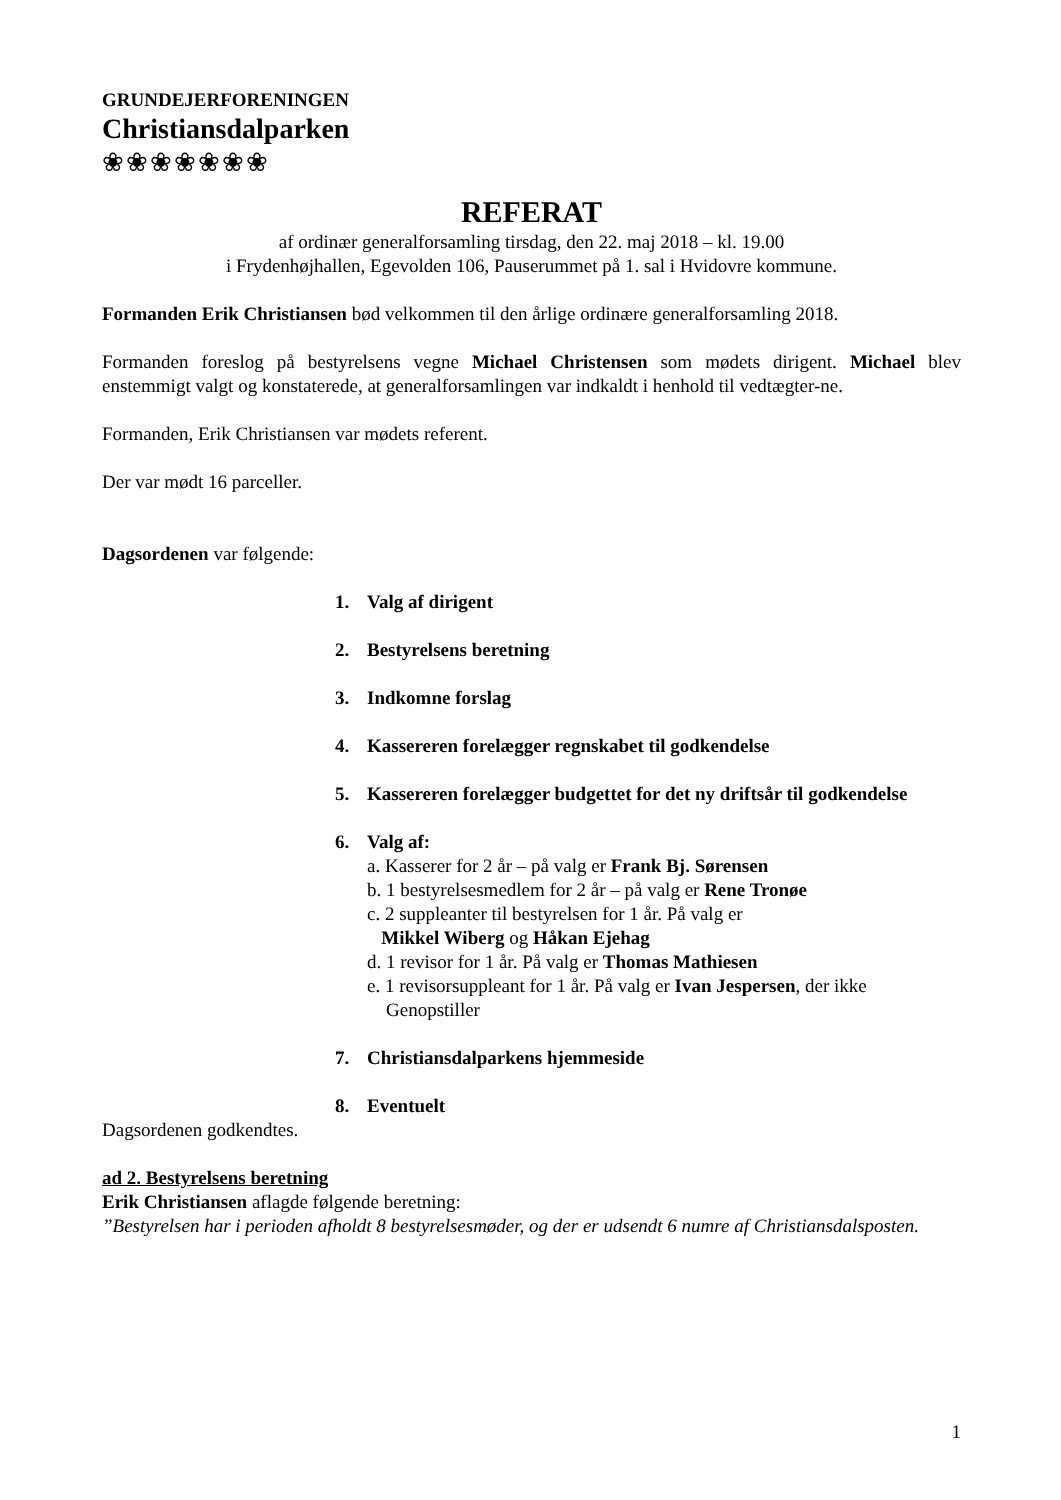GRUNDEJERFORENINGEN
Christiansdalparken
❀❀❀❀❀❀❀
REFERAT
af ordinær generalforsamling tirsdag, den 22. maj 2018 – kl. 19.00
i Frydenhøjhallen, Egevolden 106, Pauserummet på 1. sal i Hvidovre kommune.
Formanden Erik Christiansen bød velkommen til den årlige ordinære generalforsamling 2018.
Formanden foreslog på bestyrelsens vegne Michael Christensen som mødets dirigent. Michael blev enstemmigt valgt og konstaterede, at generalforsamlingen var indkaldt i henhold til vedtægter-ne.
Formanden, Erik Christiansen var mødets referent.
Der var mødt 16 parceller.
Dagsordenen var følgende:
1. Valg af dirigent
2. Bestyrelsens beretning
3. Indkomne forslag
4. Kassereren forelægger regnskabet til godkendelse
5. Kassereren forelægger budgettet for det ny driftsår til godkendelse
6. Valg af:
a. Kasserer for 2 år – på valg er Frank Bj. Sørensen
b. 1 bestyrelsesmedlem for 2 år – på valg er Rene Tronøe
c. 2 suppleanter til bestyrelsen for 1 år. På valg er
Mikkel Wiberg og Håkan Ejehag
d. 1 revisor for 1 år. På valg er Thomas Mathiesen
e. 1 revisorsuppleant for 1 år. På valg er Ivan Jespersen, der ikke
Genopstiller
7. Christiansdalparkens hjemmeside
8. Eventuelt
Dagsordenen godkendtes.
ad 2. Bestyrelsens beretning
Erik Christiansen aflagde følgende beretning:
”Bestyrelsen har i perioden afholdt 8 bestyrelsesmøder, og der er udsendt 6 numre af Christiansdalsposten.
1